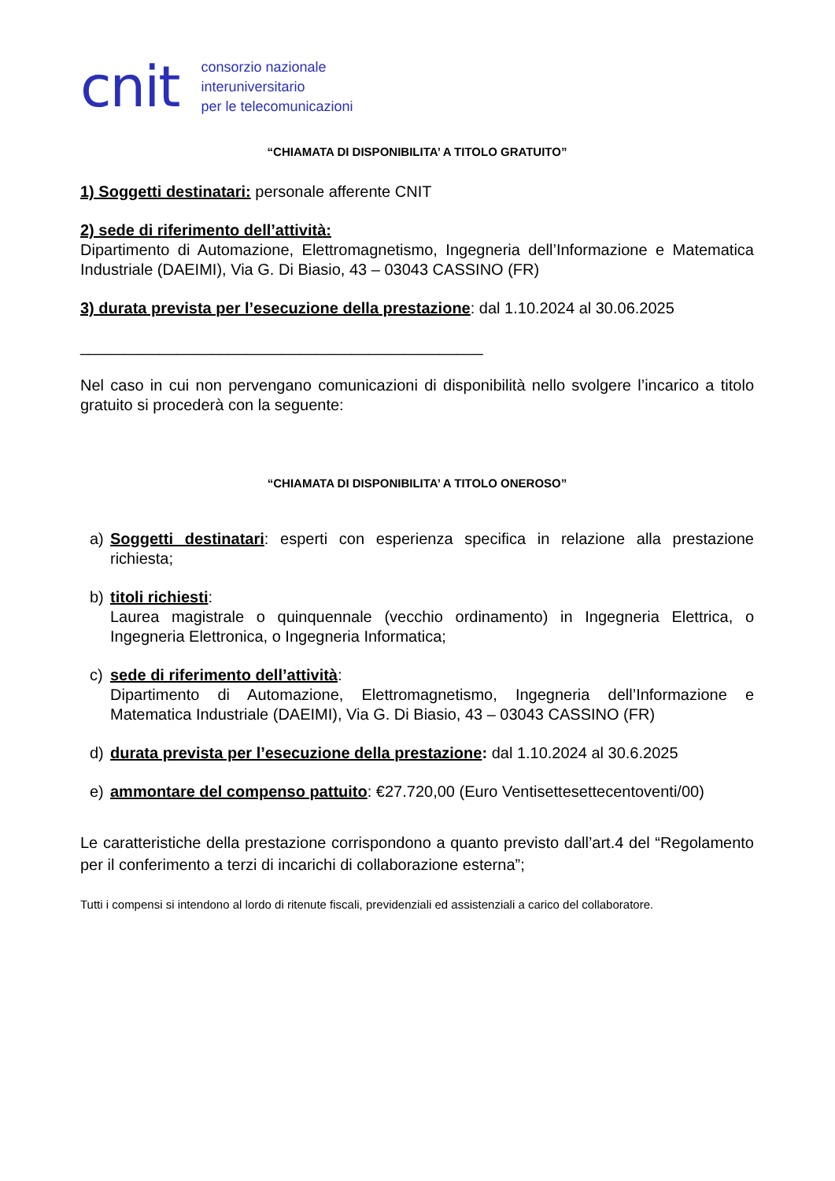cnit
consorzio nazionale
interuniversitario
per le telecomunicazioni
“CHIAMATA DI DISPONIBILITA’ A TITOLO GRATUITO”
1) Soggetti destinatari: personale afferente CNIT
2) sede di riferimento dell’attività:
Dipartimento di Automazione, Elettromagnetismo, Ingegneria dell’Informazione e Matematica Industriale (DAEIMI), Via G. Di Biasio, 43 – 03043 CASSINO (FR)
3) durata prevista per l’esecuzione della prestazione: dal 1.10.2024 al 30.06.2025
______________________________________________
Nel caso in cui non pervengano comunicazioni di disponibilità nello svolgere l’incarico a titolo gratuito si procederà con la seguente:
“CHIAMATA DI DISPONIBILITA’ A TITOLO ONEROSO”
a) Soggetti destinatari: esperti con esperienza specifica in relazione alla prestazione richiesta;
b) titoli richiesti:
Laurea magistrale o quinquennale (vecchio ordinamento) in Ingegneria Elettrica, o Ingegneria Elettronica, o Ingegneria Informatica;
c) sede di riferimento dell’attività:
Dipartimento di Automazione, Elettromagnetismo, Ingegneria dell’Informazione e Matematica Industriale (DAEIMI), Via G. Di Biasio, 43 – 03043 CASSINO (FR)
d) durata prevista per l’esecuzione della prestazione: dal 1.10.2024 al 30.6.2025
e) ammontare del compenso pattuito: €27.720,00 (Euro Ventisettesettecentoventi/00)
Le caratteristiche della prestazione corrispondono a quanto previsto dall’art.4 del “Regolamento per il conferimento a terzi di incarichi di collaborazione esterna”;
Tutti i compensi si intendono al lordo di ritenute fiscali, previdenziali ed assistenziali a carico del collaboratore.